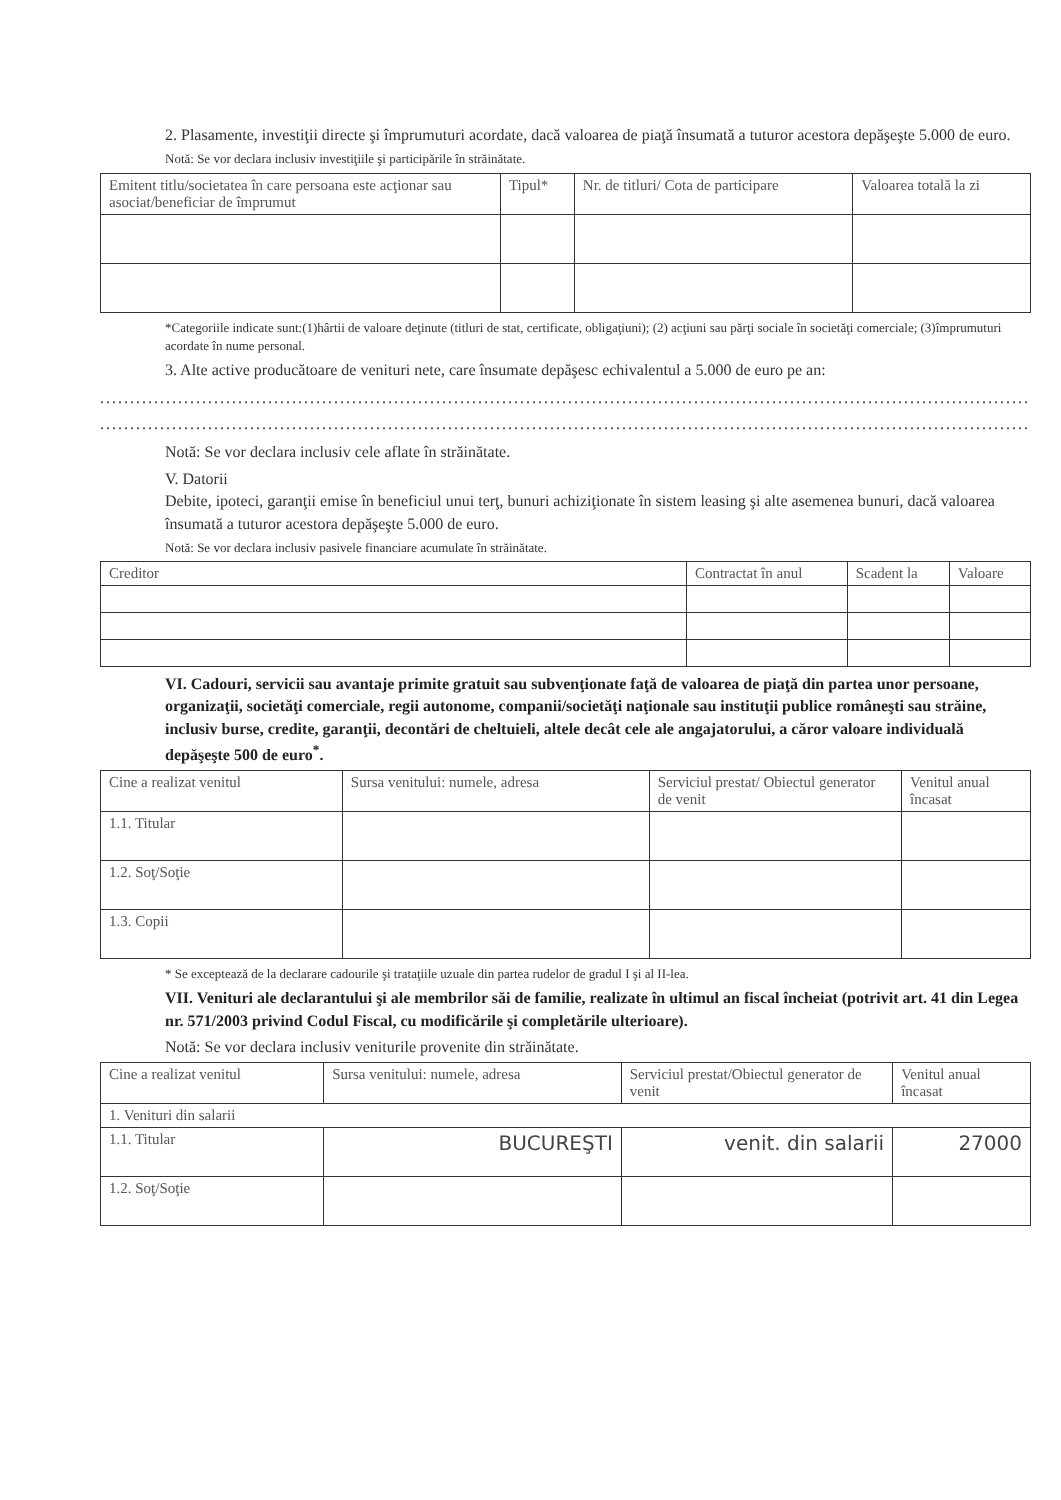2. Plasamente, investiţii directe şi împrumuturi acordate, dacă valoarea de piaţă însumată a tuturor acestora depăşeşte 5.000 de euro.
Notă: Se vor declara inclusiv investiţiile şi participările în străinătate.
| Emitent titlu/societatea în care persoana este acţionar sau asociat/beneficiar de împrumut | Tipul* | Nr. de titluri/ Cota de participare | Valoarea totală la zi |
| --- | --- | --- | --- |
*Categoriile indicate sunt:(1)hârtii de valoare deţinute (titluri de stat, certificate, obligaţiuni); (2) acţiuni sau părţi sociale în societăţi comerciale; (3)împrumuturi acordate în nume personal.
3. Alte active producătoare de venituri nete, care însumate depăşesc echivalentul a 5.000 de euro pe an:
..........................................................................................................................................................................
..........................................................................................................................................................................
Notă: Se vor declara inclusiv cele aflate în străinătate.
V. Datorii
Debite, ipoteci, garanţii emise în beneficiul unui terţ, bunuri achiziţionate în sistem leasing şi alte asemenea bunuri, dacă valoarea însumată a tuturor acestora depăşeşte 5.000 de euro.
Notă: Se vor declara inclusiv pasivele financiare acumulate în străinătate.
| Creditor | Contractat în anul | Scadent la | Valoare |
| --- | --- | --- | --- |
VI. Cadouri, servicii sau avantaje primite gratuit sau subvenţionate faţă de valoarea de piaţă din partea unor persoane, organizaţii, societăţi comerciale, regii autonome, companii/societăţi naţionale sau instituţii publice româneşti sau străine, inclusiv burse, credite, garanţii, decontări de cheltuieli, altele decât cele ale angajatorului, a căror valoare individuală depăşeşte 500 de euro<sup>*</sup>.
| Cine a realizat venitul | Sursa venitului: numele, adresa | Serviciul prestat/ Obiectul generator de venit | Venitul anual încasat |
| --- | --- | --- | --- |
| 1.1. Titular | | | |
| 1.2. Soţ/Soţie | | | |
| 1.3. Copii | | | |
* Se exceptează de la declarare cadourile şi trataţiile uzuale din partea rudelor de gradul I şi al II-lea.
VII. Venituri ale declarantului şi ale membrilor săi de familie, realizate în ultimul an fiscal încheiat (potrivit art. 41 din Legea nr. 571/2003 privind Codul Fiscal, cu modificările şi completările ulterioare).
Notă: Se vor declara inclusiv veniturile provenite din străinătate.
| Cine a realizat venitul | Sursa venitului: numele, adresa | Serviciul prestat/Obiectul generator de venit | Venitul anual încasat |
| --- | --- | --- | --- |
| 1. Venituri din salarii | | | |
| 1.1. Titular | BUCUREŞTI | venit. din salarii | 27000 |
| 1.2. Soţ/Soţie | | | |